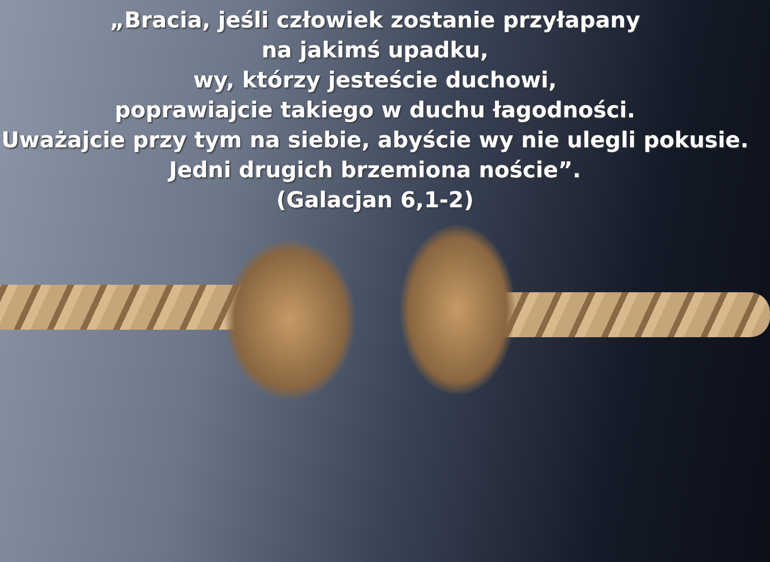„Bracia, jeśli człowiek zostanie przyłapany
na jakimś upadku,
wy, którzy jesteście duchowi,
poprawiajcie takiego w duchu łagodności.
Uważajcie przy tym na siebie, abyście wy nie ulegli pokusie.
Jedni drugich brzemiona noście”.
(Galacjan 6,1-2)